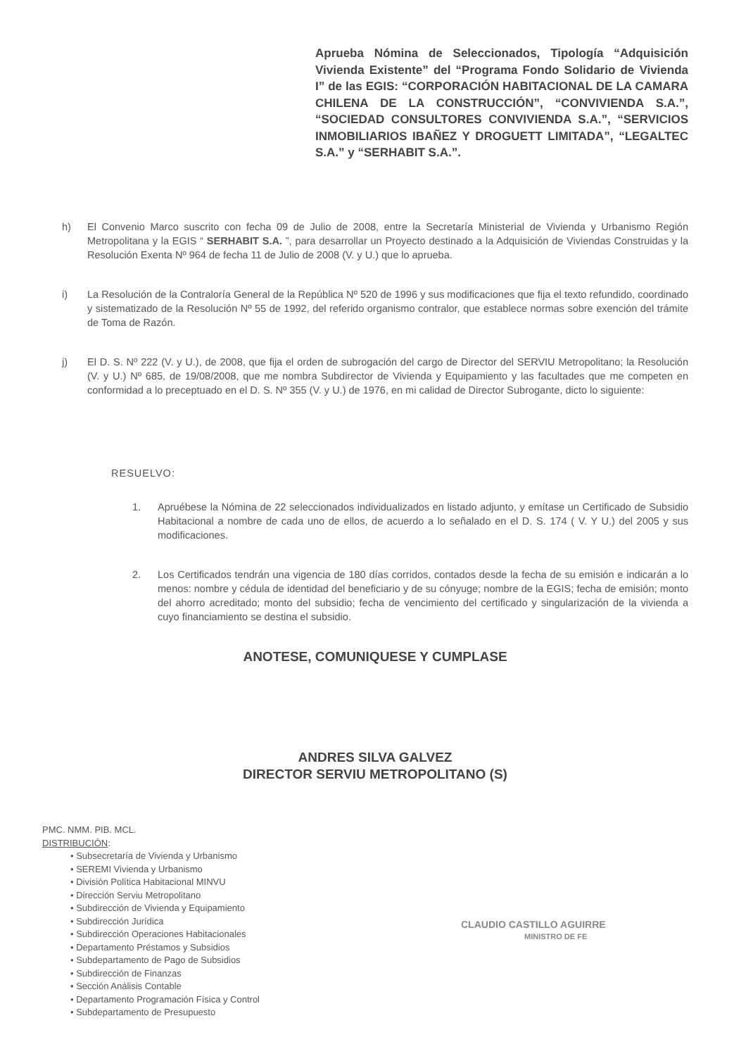Aprueba Nómina de Seleccionados, Tipología “Adquisición Vivienda Existente” del “Programa Fondo Solidario de Vivienda I” de las EGIS: “CORPORACIÓN HABITACIONAL DE LA CAMARA CHILENA DE LA CONSTRUCCIÓN”, “CONVIVIENDA S.A.”, “SOCIEDAD CONSULTORES CONVIVIENDA S.A.”, “SERVICIOS INMOBILIARIOS IBAÑEZ Y DROGUETT LIMITADA”, “LEGALTEC S.A.” y “SERHABIT S.A.”.
h) El Convenio Marco suscrito con fecha 09 de Julio de 2008, entre la Secretaría Ministerial de Vivienda y Urbanismo Región Metropolitana y la EGIS “ SERHABIT S.A. ”, para desarrollar un Proyecto destinado a la Adquisición de Viviendas Construidas y la Resolución Exenta Nº 964 de fecha 11 de Julio de 2008 (V. y U.) que lo aprueba.
i) La Resolución de la Contraloría General de la República Nº 520 de 1996 y sus modificaciones que fija el texto refundido, coordinado y sistematizado de la Resolución Nº 55 de 1992, del referido organismo contralor, que establece normas sobre exención del trámite de Toma de Razón.
j) El D. S. Nº 222 (V. y U.), de 2008, que fija el orden de subrogación del cargo de Director del SERVIU Metropolitano; la Resolución (V. y U.) Nº 685, de 19/08/2008, que me nombra Subdirector de Vivienda y Equipamiento y las facultades que me competen en conformidad a lo preceptuado en el D. S. Nº 355 (V. y U.) de 1976, en mi calidad de Director Subrogante, dicto lo siguiente:
RESUELVO:
1. Apruébese la Nómina de 22 seleccionados individualizados en listado adjunto, y emítase un Certificado de Subsidio Habitacional a nombre de cada uno de ellos, de acuerdo a lo señalado en el D. S. 174 ( V. Y U.) del 2005 y sus modificaciones.
2. Los Certificados tendrán una vigencia de 180 días corridos, contados desde la fecha de su emisión e indicarán a lo menos: nombre y cédula de identidad del beneficiario y de su cónyuge; nombre de la EGIS; fecha de emisión; monto del ahorro acreditado; monto del subsidio; fecha de vencimiento del certificado y singularización de la vivienda a cuyo financiamiento se destina el subsidio.
ANOTESE, COMUNIQUESE Y CUMPLASE
ANDRES SILVA GALVEZ
DIRECTOR SERVIU METROPOLITANO (S)
PMC. NMM. PIB. MCL.
DISTRIBUCIÓN:
• Subsecretaría de Vivienda y Urbanismo
• SEREMI Vivienda y Urbanismo
• División Política Habitacional MINVU
• Dirección Serviu Metropolitano
• Subdirección de Vivienda y Equipamiento
• Subdirección Jurídica
• Subdirección Operaciones Habitacionales
• Departamento Préstamos y Subsidios
• Subdepartamento de Pago de Subsidios
• Subdirección de Finanzas
• Sección Análisis Contable
• Departamento Programación Física y Control
• Subdepartamento de Presupuesto
CLAUDIO CASTILLO AGUIRRE
MINISTRO DE FE